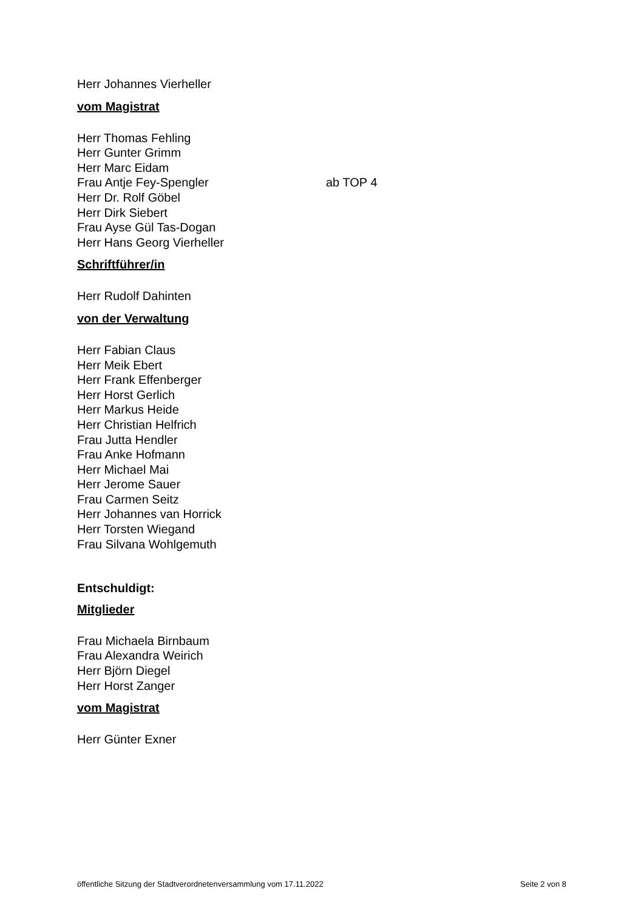Herr Johannes Vierheller
vom Magistrat
Herr Thomas Fehling
Herr Gunter Grimm
Herr Marc Eidam
Frau Antje Fey-Spengler ab TOP 4
Herr Dr. Rolf Göbel
Herr Dirk Siebert
Frau Ayse Gül Tas-Dogan
Herr Hans Georg Vierheller
Schriftführer/in
Herr Rudolf Dahinten
von der Verwaltung
Herr Fabian Claus
Herr Meik Ebert
Herr Frank Effenberger
Herr Horst Gerlich
Herr Markus Heide
Herr Christian Helfrich
Frau Jutta Hendler
Frau Anke Hofmann
Herr Michael Mai
Herr Jerome Sauer
Frau Carmen Seitz
Herr Johannes van Horrick
Herr Torsten Wiegand
Frau Silvana Wohlgemuth
Entschuldigt:
Mitglieder
Frau Michaela Birnbaum
Frau Alexandra Weirich
Herr Björn Diegel
Herr Horst Zanger
vom Magistrat
Herr Günter Exner
öffentliche Sitzung der Stadtverordnetenversammlung vom 17.11.2022 Seite 2 von 8